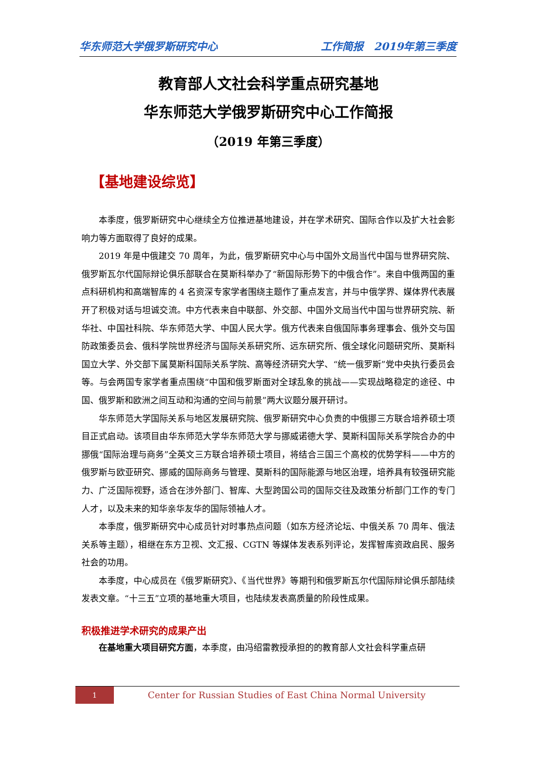华东师范大学俄罗斯研究中心 工作简报　2019年第三季度
教育部人文社会科学重点研究基地
华东师范大学俄罗斯研究中心工作简报
（2019 年第三季度）
【基地建设综览】
本季度，俄罗斯研究中心继续全方位推进基地建设，并在学术研究、国际合作以及扩大社会影响力等方面取得了良好的成果。
2019 年是中俄建交 70 周年，为此，俄罗斯研究中心与中国外文局当代中国与世界研究院、俄罗斯瓦尔代国际辩论俱乐部联合在莫斯科举办了“新国际形势下的中俄合作”。来自中俄两国的重点科研机构和高端智库的 4 名资深专家学者围绕主题作了重点发言，并与中俄学界、媒体界代表展开了积极对话与坦诚交流。中方代表来自中联部、外交部、中国外文局当代中国与世界研究院、新华社、中国社科院、华东师范大学、中国人民大学。俄方代表来自俄国际事务理事会、俄外交与国防政策委员会、俄科学院世界经济与国际关系研究所、远东研究所、俄全球化问题研究所、莫斯科国立大学、外交部下属莫斯科国际关系学院、高等经济研究大学、“统一俄罗斯”党中央执行委员会等。与会两国专家学者重点围绕“中国和俄罗斯面对全球乱象的挑战——实现战略稳定的途径、中国、俄罗斯和欧洲之间互动和沟通的空间与前景”两大议题分展开研讨。
华东师范大学国际关系与地区发展研究院、俄罗斯研究中心负责的中俄挪三方联合培养硕士项目正式启动。该项目由华东师范大学华东师范大学与挪威诺德大学、莫斯科国际关系学院合办的中挪俄“国际治理与商务”全英文三方联合培养硕士项目，将结合三国三个高校的优势学科——中方的俄罗斯与欧亚研究、挪威的国际商务与管理、莫斯科的国际能源与地区治理，培养具有较强研究能力、广泛国际视野，适合在涉外部门、智库、大型跨国公司的国际交往及政策分析部门工作的专门人才，以及未来的知华亲华友华的国际领袖人才。
本季度，俄罗斯研究中心成员针对时事热点问题（如东方经济论坛、中俄关系 70 周年、俄法关系等主题），相继在东方卫视、文汇报、CGTN 等媒体发表系列评论，发挥智库资政启民、服务社会的功用。
本季度，中心成员在《俄罗斯研究》、《当代世界》等期刊和俄罗斯瓦尔代国际辩论俱乐部陆续发表文章。“十三五”立项的基地重大项目，也陆续发表高质量的阶段性成果。
积极推进学术研究的成果产出
在基地重大项目研究方面，本季度，由冯绍雷教授承担的的教育部人文社会科学重点研
1
Center for Russian Studies of East China Normal University